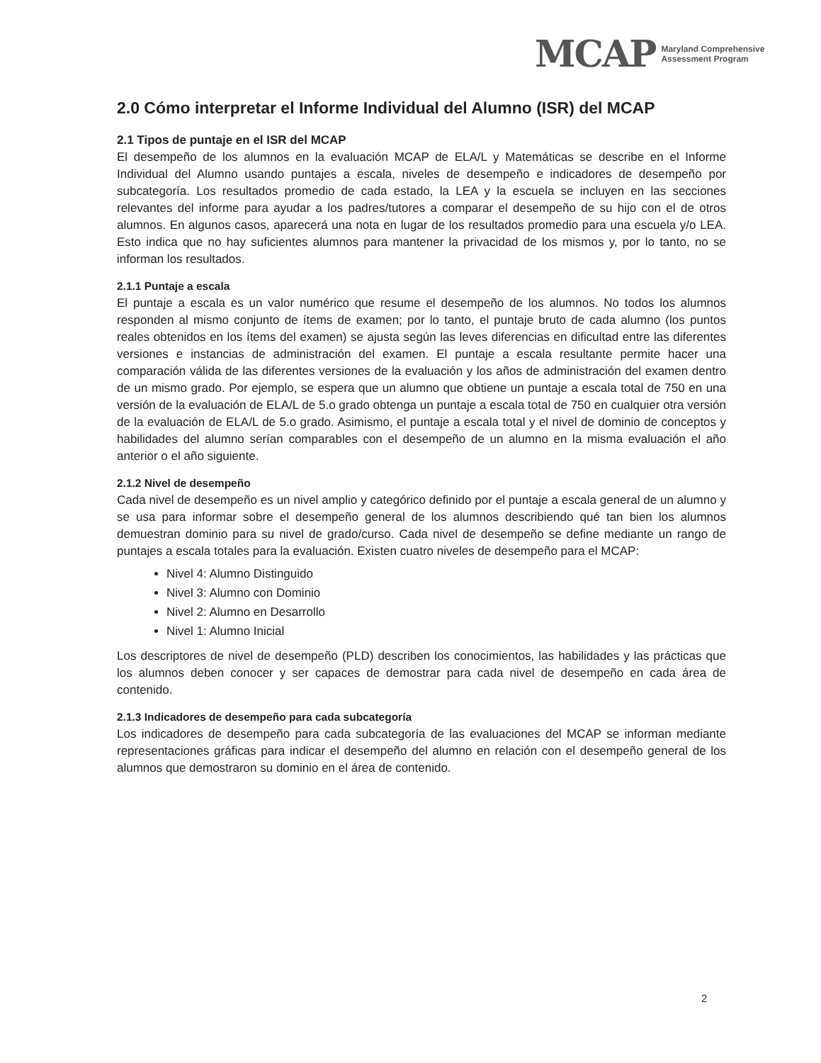MCAP Maryland Comprehensive
Assessment Program
2.0 Cómo interpretar el Informe Individual del Alumno (ISR) del MCAP
2.1 Tipos de puntaje en el ISR del MCAP
El desempeño de los alumnos en la evaluación MCAP de ELA/L y Matemáticas se describe en el Informe Individual del Alumno usando puntajes a escala, niveles de desempeño e indicadores de desempeño por subcategoría. Los resultados promedio de cada estado, la LEA y la escuela se incluyen en las secciones relevantes del informe para ayudar a los padres/tutores a comparar el desempeño de su hijo con el de otros alumnos. En algunos casos, aparecerá una nota en lugar de los resultados promedio para una escuela y/o LEA. Esto indica que no hay suficientes alumnos para mantener la privacidad de los mismos y, por lo tanto, no se informan los resultados.
2.1.1 Puntaje a escala
El puntaje a escala es un valor numérico que resume el desempeño de los alumnos. No todos los alumnos responden al mismo conjunto de ítems de examen; por lo tanto, el puntaje bruto de cada alumno (los puntos reales obtenidos en los ítems del examen) se ajusta según las leves diferencias en dificultad entre las diferentes versiones e instancias de administración del examen. El puntaje a escala resultante permite hacer una comparación válida de las diferentes versiones de la evaluación y los años de administración del examen dentro de un mismo grado. Por ejemplo, se espera que un alumno que obtiene un puntaje a escala total de 750 en una versión de la evaluación de ELA/L de 5.o grado obtenga un puntaje a escala total de 750 en cualquier otra versión de la evaluación de ELA/L de 5.o grado. Asimismo, el puntaje a escala total y el nivel de dominio de conceptos y habilidades del alumno serían comparables con el desempeño de un alumno en la misma evaluación el año anterior o el año siguiente.
2.1.2 Nivel de desempeño
Cada nivel de desempeño es un nivel amplio y categórico definido por el puntaje a escala general de un alumno y se usa para informar sobre el desempeño general de los alumnos describiendo qué tan bien los alumnos demuestran dominio para su nivel de grado/curso. Cada nivel de desempeño se define mediante un rango de puntajes a escala totales para la evaluación. Existen cuatro niveles de desempeño para el MCAP:
Nivel 4: Alumno Distinguido
Nivel 3: Alumno con Dominio
Nivel 2: Alumno en Desarrollo
Nivel 1: Alumno Inicial
Los descriptores de nivel de desempeño (PLD) describen los conocimientos, las habilidades y las prácticas que los alumnos deben conocer y ser capaces de demostrar para cada nivel de desempeño en cada área de contenido.
2.1.3 Indicadores de desempeño para cada subcategoría
Los indicadores de desempeño para cada subcategoría de las evaluaciones del MCAP se informan mediante representaciones gráficas para indicar el desempeño del alumno en relación con el desempeño general de los alumnos que demostraron su dominio en el área de contenido.
2